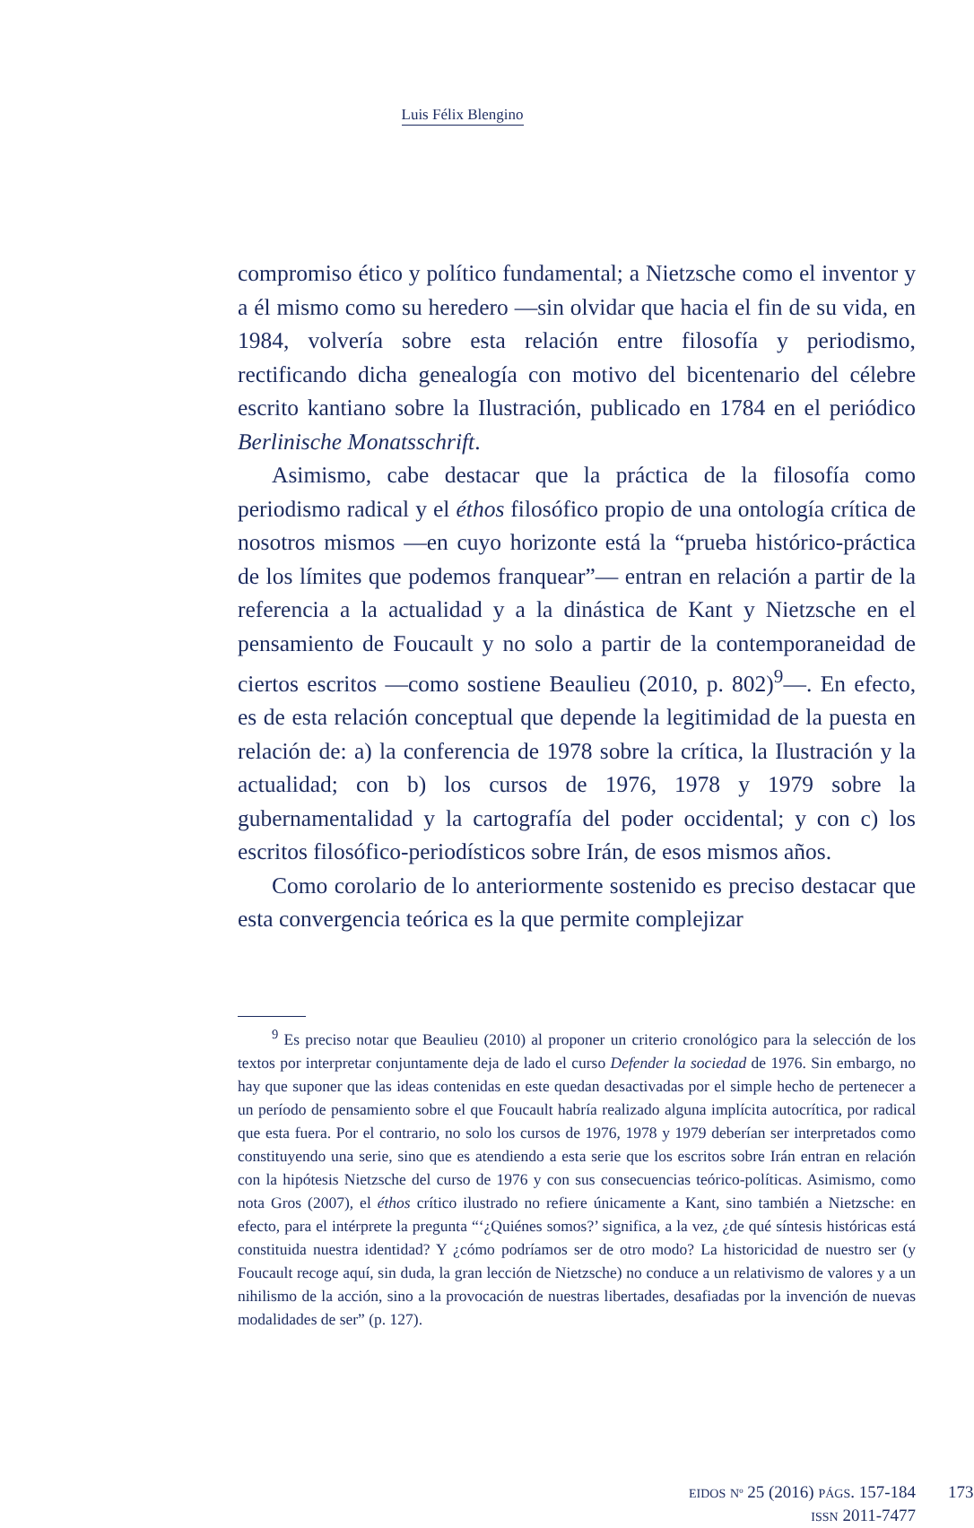Luis Félix Blengino
compromiso ético y político fundamental; a Nietzsche como el inventor y a él mismo como su heredero —sin olvidar que hacia el fin de su vida, en 1984, volvería sobre esta relación entre filosofía y periodismo, rectificando dicha genealogía con motivo del bicentenario del célebre escrito kantiano sobre la Ilustración, publicado en 1784 en el periódico Berlinische Monatsschrift.
Asimismo, cabe destacar que la práctica de la filosofía como periodismo radical y el éthos filosófico propio de una ontología crítica de nosotros mismos —en cuyo horizonte está la “prueba histórico-práctica de los límites que podemos franquear”— entran en relación a partir de la referencia a la actualidad y a la dinástica de Kant y Nietzsche en el pensamiento de Foucault y no solo a partir de la contemporaneidad de ciertos escritos —como sostiene Beaulieu (2010, p. 802)<sup>9</sup>—. En efecto, es de esta relación conceptual que depende la legitimidad de la puesta en relación de: a) la conferencia de 1978 sobre la crítica, la Ilustración y la actualidad; con b) los cursos de 1976, 1978 y 1979 sobre la gubernamentalidad y la cartografía del poder occidental; y con c) los escritos filosófico-periodísticos sobre Irán, de esos mismos años.
Como corolario de lo anteriormente sostenido es preciso destacar que esta convergencia teórica es la que permite complejizar
<sup>9</sup> Es preciso notar que Beaulieu (2010) al proponer un criterio cronológico para la selección de los textos por interpretar conjuntamente deja de lado el curso Defender la sociedad de 1976. Sin embargo, no hay que suponer que las ideas contenidas en este quedan desactivadas por el simple hecho de pertenecer a un período de pensamiento sobre el que Foucault habría realizado alguna implícita autocrítica, por radical que esta fuera. Por el contrario, no solo los cursos de 1976, 1978 y 1979 deberían ser interpretados como constituyendo una serie, sino que es atendiendo a esta serie que los escritos sobre Irán entran en relación con la hipótesis Nietzsche del curso de 1976 y con sus consecuencias teórico-políticas. Asimismo, como nota Gros (2007), el éthos crítico ilustrado no refiere únicamente a Kant, sino también a Nietzsche: en efecto, para el intérprete la pregunta “‘¿Quiénes somos?’ significa, a la vez, ¿de qué síntesis históricas está constituida nuestra identidad? Y ¿cómo podríamos ser de otro modo? La historicidad de nuestro ser (y Foucault recoge aquí, sin duda, la gran lección de Nietzsche) no conduce a un relativismo de valores y a un nihilismo de la acción, sino a la provocación de nuestras libertades, desafiadas por la invención de nuevas modalidades de ser” (p. 127).
EIDOS Nº 25 (2016) PÁGS. 157-184
ISSN 2011-7477
173